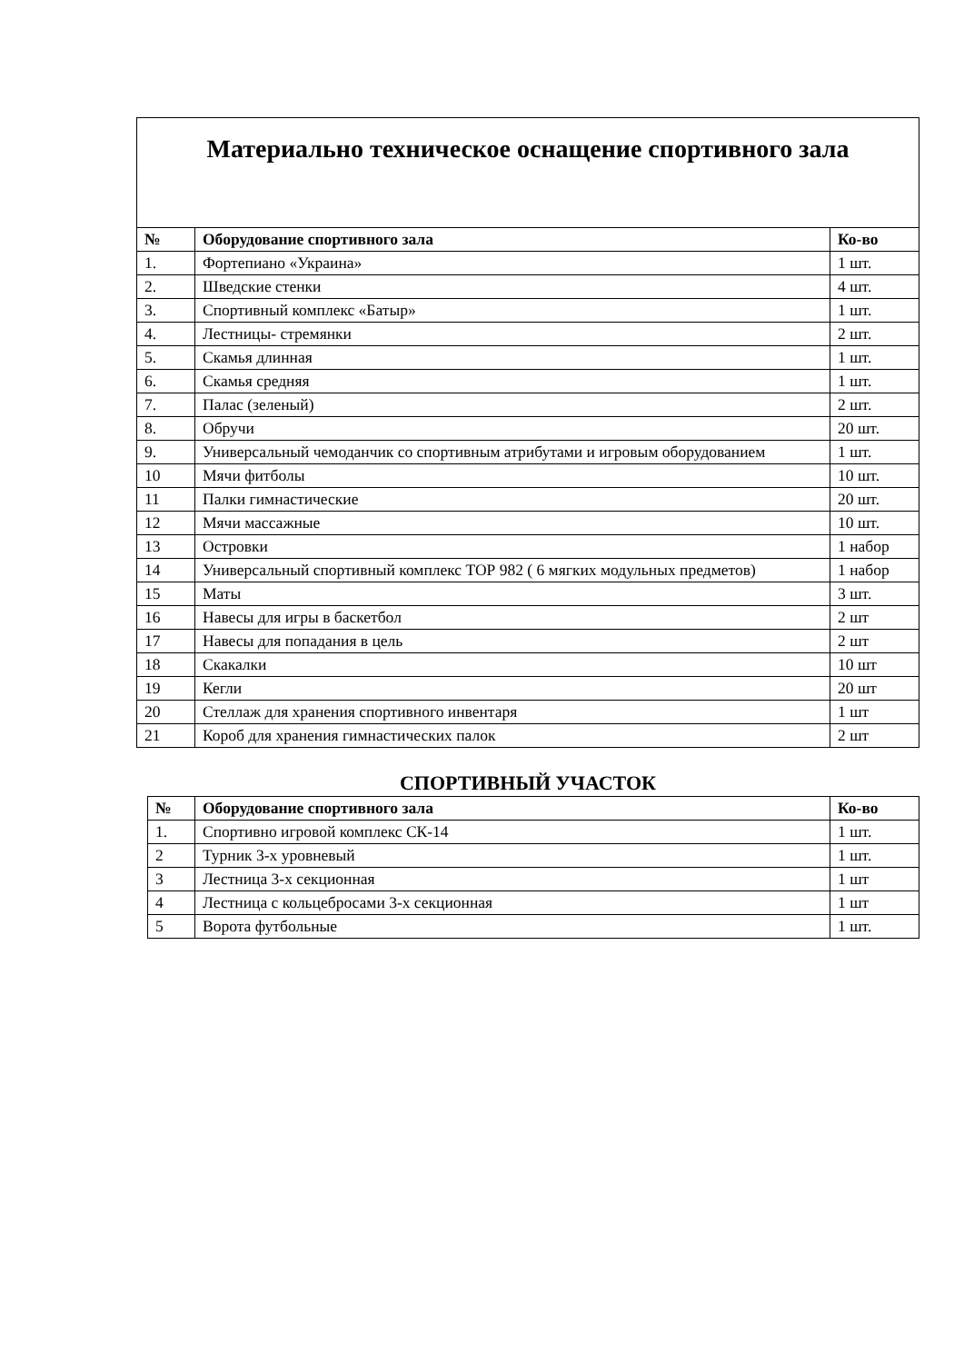Материально техническое оснащение спортивного зала
| № | Оборудование спортивного зала | Ко-во |
| --- | --- | --- |
| 1. | Фортепиано «Украина» | 1 шт. |
| 2. | Шведские стенки | 4 шт. |
| 3. | Спортивный комплекс «Батыр» | 1 шт. |
| 4. | Лестницы- стремянки | 2 шт. |
| 5. | Скамья длинная | 1 шт. |
| 6. | Скамья средняя | 1 шт. |
| 7. | Палас (зеленый) | 2 шт. |
| 8. | Обручи | 20 шт. |
| 9. | Универсальный чемоданчик со спортивным атрибутами и игровым оборудованием | 1 шт. |
| 10 | Мячи фитболы | 10 шт. |
| 11 | Палки гимнастические | 20 шт. |
| 12 | Мячи массажные | 10 шт. |
| 13 | Островки | 1 набор |
| 14 | Универсальный спортивный комплекс ТОР 982 ( 6 мягких модульных предметов) | 1 набор |
| 15 | Маты | 3 шт. |
| 16 | Навесы для игры в баскетбол | 2 шт |
| 17 | Навесы для попадания в цель | 2 шт |
| 18 | Скакалки | 10 шт |
| 19 | Кегли | 20 шт |
| 20 | Стеллаж для хранения спортивного инвентаря | 1 шт |
| 21 | Короб для хранения гимнастических палок | 2 шт |
СПОРТИВНЫЙ УЧАСТОК
| № | Оборудование спортивного зала | Ко-во |
| --- | --- | --- |
| 1. | Спортивно игровой комплекс СК-14 | 1 шт. |
| 2 | Турник 3-х уровневый | 1 шт. |
| 3 | Лестница 3-х секционная | 1 шт |
| 4 | Лестница с кольцебросами 3-х секционная | 1 шт |
| 5 | Ворота футбольные | 1 шт. |